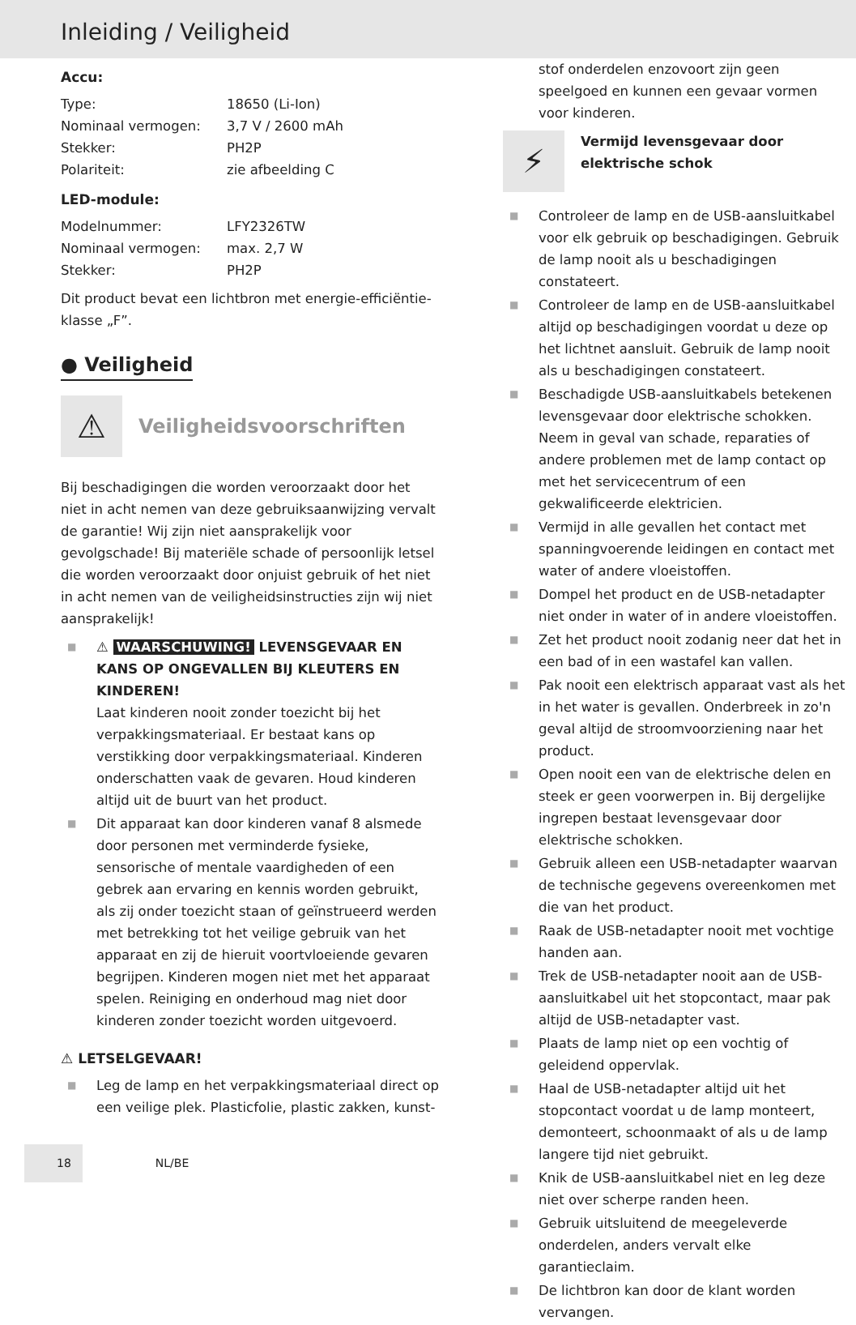Inleiding / Veiligheid
Accu:
| Type: | 18650 (Li-Ion) |
| Nominaal vermogen: | 3,7 V / 2600 mAh |
| Stekker: | PH2P |
| Polariteit: | zie afbeelding C |
LED-module:
| Modelnummer: | LFY2326TW |
| Nominaal vermogen: | max. 2,7 W |
| Stekker: | PH2P |
Dit product bevat een lichtbron met energie-efficiëntie­klasse „F”.
● Veiligheid
⚠ Veiligheidsvoorschriften
Bij beschadigingen die worden veroorzaakt door het niet in acht nemen van deze gebruiksaanwijzing vervalt de garantie! Wij zijn niet aansprakelijk voor gevolgschade! Bij materiële schade of persoonlijk letsel die worden veroorzaakt door onjuist gebruik of het niet in acht nemen van de veiligheidsinstructies zijn wij niet aansprakelijk!
■ ⚠ WAARSCHUWING! LEVENSGEVAAR EN KANS OP ONGEVALLEN BIJ KLEUTERS EN KINDEREN!
Laat kinderen nooit zonder toezicht bij het verpakkingsmateriaal. Er bestaat kans op verstikking door verpakkingsmateriaal. Kinderen onderschatten vaak de gevaren. Houd kinderen altijd uit de buurt van het product.
■ Dit apparaat kan door kinderen vanaf 8 alsmede door personen met verminderde fysieke, sensorische of mentale vaardigheden of een gebrek aan ervaring en kennis worden gebruikt, als zij onder toezicht staan of geïnstrueerd werden met betrekking tot het veilige gebruik van het apparaat en zij de hieruit voortvloeiende gevaren begrijpen. Kinderen mogen niet met het apparaat spelen. Reiniging en onderhoud mag niet door kinderen zonder toezicht worden uitgevoerd.
⚠ LETSELGEVAAR!
■ Leg de lamp en het verpakkingsmateriaal direct op een veilige plek. Plasticfolie, plastic zakken, kunst-
stof onderdelen enzovoort zijn geen speelgoed en kunnen een gevaar vormen voor kinderen.
⚡ Vermijd levensgevaar door elektrische schok
■ Controleer de lamp en de USB-aansluitkabel voor elk gebruik op beschadigingen. Gebruik de lamp nooit als u beschadigingen constateert.
■ Controleer de lamp en de USB-aansluitkabel altijd op beschadigingen voordat u deze op het lichtnet aansluit. Gebruik de lamp nooit als u beschadigingen constateert.
■ Beschadigde USB-aansluitkabels betekenen levensgevaar door elektrische schokken. Neem in geval van schade, reparaties of andere problemen met de lamp contact op met het servicecentrum of een gekwalificeerde elektricien.
■ Vermijd in alle gevallen het contact met spanningvoerende leidingen en contact met water of andere vloeistoffen.
■ Dompel het product en de USB-netadapter niet onder in water of in andere vloeistoffen.
■ Zet het product nooit zodanig neer dat het in een bad of in een wastafel kan vallen.
■ Pak nooit een elektrisch apparaat vast als het in het water is gevallen. Onderbreek in zo'n geval altijd de stroomvoorziening naar het product.
■ Open nooit een van de elektrische delen en steek er geen voorwerpen in. Bij dergelijke ingrepen bestaat levensgevaar door elektrische schokken.
■ Gebruik alleen een USB-netadapter waarvan de technische gegevens overeenkomen met die van het product.
■ Raak de USB-netadapter nooit met vochtige handen aan.
■ Trek de USB-netadapter nooit aan de USB-aansluitkabel uit het stopcontact, maar pak altijd de USB-netadapter vast.
■ Plaats de lamp niet op een vochtig of geleidend oppervlak.
■ Haal de USB-netadapter altijd uit het stopcontact voordat u de lamp monteert, demonteert, schoonmaakt of als u de lamp langere tijd niet gebruikt.
■ Knik de USB-aansluitkabel niet en leg deze niet over scherpe randen heen.
■ Gebruik uitsluitend de meegeleverde onderdelen, anders vervalt elke garantieclaim.
■ De lichtbron kan door de klant worden vervangen.
18 NL/BE